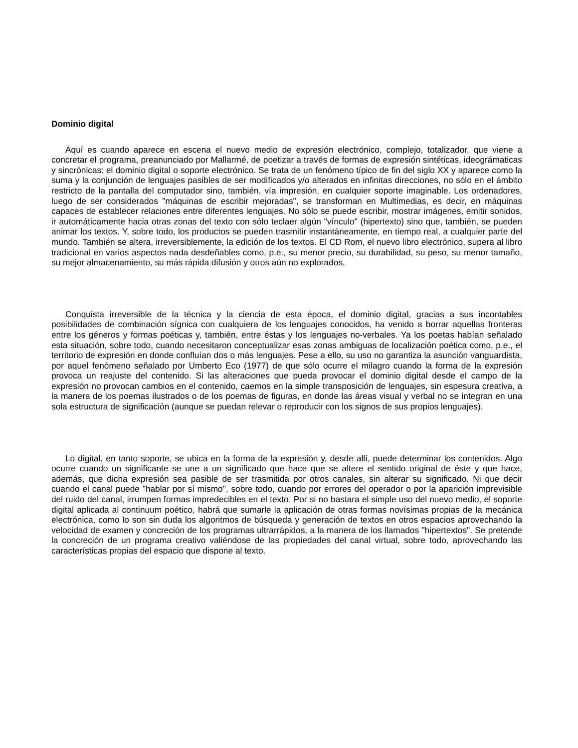Dominio digital
Aquí es cuando aparece en escena el nuevo medio de expresión electrónico, complejo, totalizador, que viene a concretar el programa, preanunciado por Mallarmé, de poetizar a través de formas de expresión sintéticas, ideográmaticas y sincrónicas: el dominio digital o soporte electrónico. Se trata de un fenómeno típico de fin del siglo XX y aparece como la suma y la conjunción de lenguajes pasibles de ser modificados y/o alterados en infinitas direcciones, no sólo en el ámbito restricto de la pantalla del computador sino, también, vía impresión, en cualquier soporte imaginable. Los ordenadores, luego de ser considerados "máquinas de escribir mejoradas", se transforman en Multimedias, es decir, en máquinas capaces de establecer relaciones entre diferentes lenguajes. No sólo se puede escribir, mostrar imágenes, emitir sonidos, ir automáticamente hacia otras zonas del texto con sólo teclaer algún "vínculo" (hipertexto) sino que, también, se pueden animar los textos. Y, sobre todo, los productos se pueden trasmitir instantáneamente, en tiempo real, a cualquier parte del mundo. También se altera, irreversiblemente, la edición de los textos. El CD Rom, el nuevo libro electrónico, supera al libro tradicional en varios aspectos nada desdeñables como, p.e., su menor precio, su durabilidad, su peso, su menor tamaño, su mejor almacenamiento, su más rápida difusión y otros aún no explorados.
Conquista irreversible de la técnica y la ciencia de esta época, el dominio digital, gracias a sus incontables posibilidades de combinación sígnica con cualquiera de los lenguajes conocidos, ha venido a borrar aquellas fronteras entre los géneros y formas poéticas y, también, entre éstas y los lenguajes no-verbales. Ya los poetas habían señalado esta situación, sobre todo, cuando necesitaron conceptualizar esas zonas ambiguas de localización poética como, p.e., el territorio de expresión en donde confluían dos o más lenguajes. Pese a ello, su uso no garantiza la asunción vanguardista, por aquel fenómeno señalado por Umberto Eco (1977) de que sólo ocurre el milagro cuando la forma de la expresión provoca un reajuste del contenido. Si las alteraciones que pueda provocar el dominio digital desde el campo de la expresión no provocan cambios en el contenido, caemos en la simple transposición de lenguajes, sin espesura creativa, a la manera de los poemas ilustrados o de los poemas de figuras, en donde las áreas visual y verbal no se integran en una sola estructura de significación (aunque se puedan relevar o reproducir con los signos de sus propios lenguajes).
Lo digital, en tanto soporte, se ubica en la forma de la expresión y, desde allí, puede determinar los contenidos. Algo ocurre cuando un significante se une a un significado que hace que se altere el sentido original de éste y que hace, además, que dicha expresión sea pasible de ser trasmitida por otros canales, sin alterar su significado. Ni que decir cuando el canal puede "hablar por sí mismo", sobre todo, cuando por errores del operador o por la aparición imprevisible del ruido del canal, irrumpen formas impredecibles en el texto. Por si no bastara el simple uso del nuevo medio, el soporte digital aplicada al continuum poético, habrá que sumarle la aplicación de otras formas novísimas propias de la mecánica electrónica, como lo son sin duda los algoritmos de búsqueda y generación de textos en otros espacios aprovechando la velocidad de examen y concreción de los programas ultrarrápidos, a la manera de los llamados "hipertextos". Se pretende la concreción de un programa creativo valiéndose de las propiedades del canal virtual, sobre todo, aprovechando las características propias del espacio que dispone al texto.